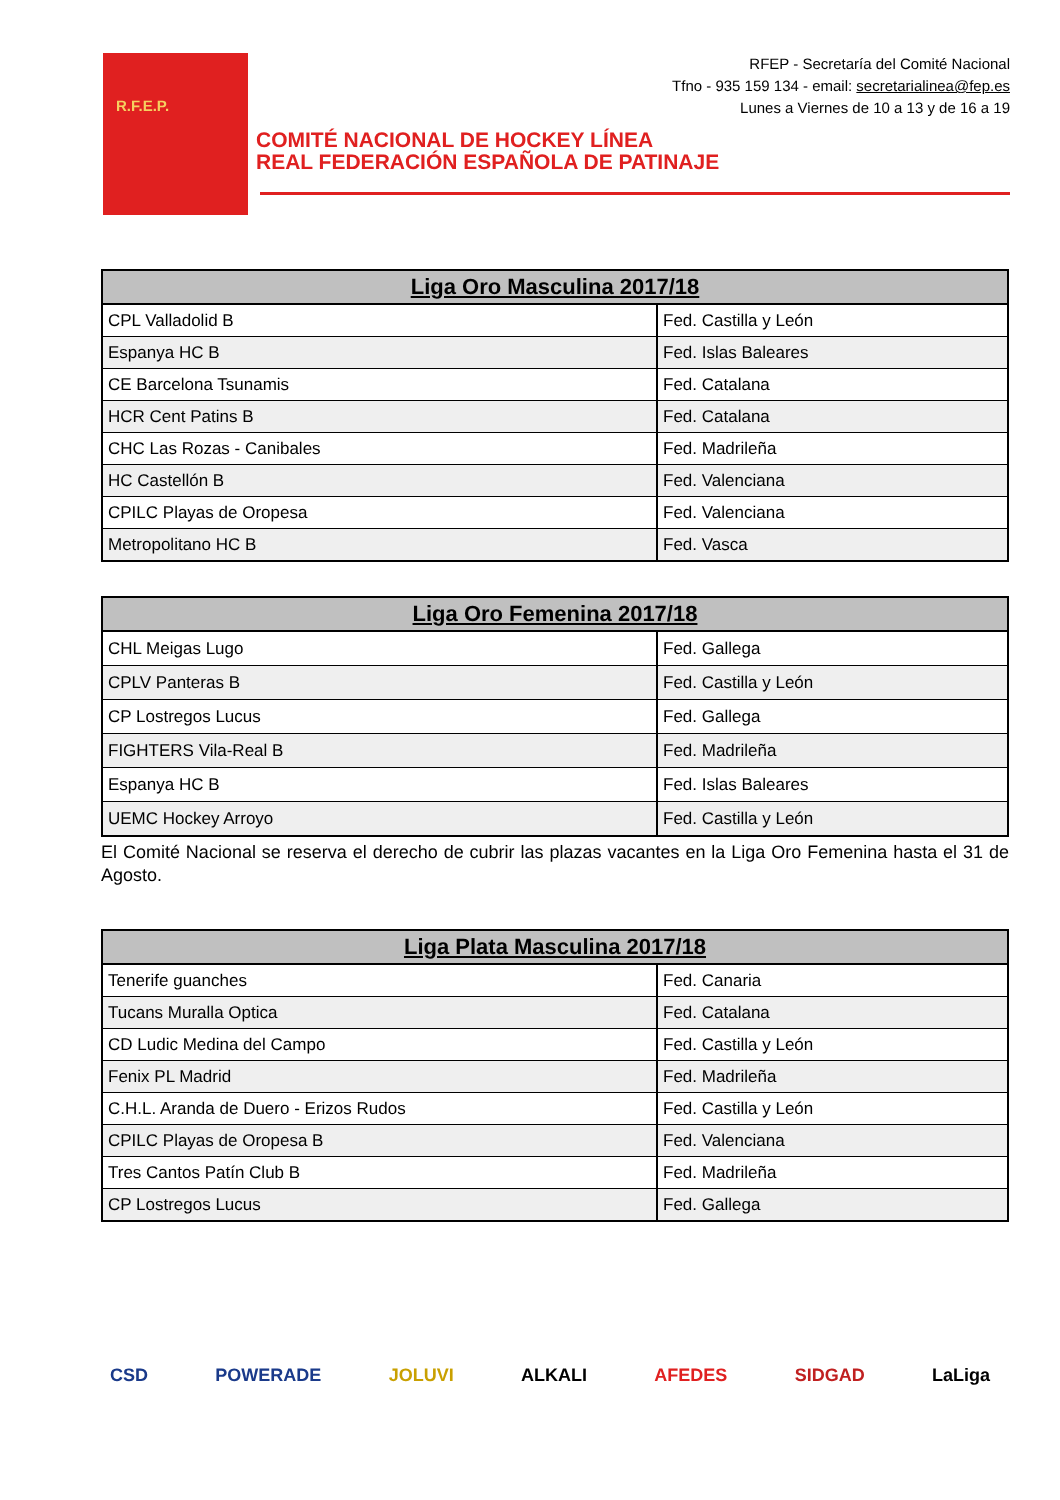R.F.E.P.
RFEP - Secretaría del Comité Nacional
Tfno - 935 159 134 - email: secretarialinea@fep.es
Lunes a Viernes de 10 a 13 y de 16 a 19
COMITÉ NACIONAL DE HOCKEY LÍNEA
REAL FEDERACIÓN ESPAÑOLA DE PATINAJE
| Liga Oro Masculina 2017/18 | |
| --- | --- |
| CPL Valladolid B | Fed. Castilla y León |
| Espanya HC B | Fed. Islas Baleares |
| CE Barcelona Tsunamis | Fed. Catalana |
| HCR Cent Patins B | Fed. Catalana |
| CHC Las Rozas - Canibales | Fed. Madrileña |
| HC Castellón B | Fed. Valenciana |
| CPILC Playas de Oropesa | Fed. Valenciana |
| Metropolitano HC B | Fed. Vasca |
| Liga Oro Femenina 2017/18 | |
| --- | --- |
| CHL Meigas Lugo | Fed. Gallega |
| CPLV Panteras B | Fed. Castilla y León |
| CP Lostregos Lucus | Fed. Gallega |
| FIGHTERS Vila-Real B | Fed. Madrileña |
| Espanya HC B | Fed. Islas Baleares |
| UEMC Hockey Arroyo | Fed. Castilla y León |
El Comité Nacional se reserva el derecho de cubrir las plazas vacantes en la Liga Oro Femenina hasta el 31 de Agosto.
| Liga Plata Masculina 2017/18 | |
| --- | --- |
| Tenerife guanches | Fed. Canaria |
| Tucans Muralla Optica | Fed. Catalana |
| CD Ludic Medina del Campo | Fed. Castilla y León |
| Fenix PL Madrid | Fed. Madrileña |
| C.H.L. Aranda de Duero - Erizos Rudos | Fed. Castilla y León |
| CPILC Playas de Oropesa B | Fed. Valenciana |
| Tres Cantos Patín Club B | Fed. Madrileña |
| CP Lostregos Lucus | Fed. Gallega |
CSD POWERADE JOLUVI ALKALI AFEDES SIDGAD LaLiga